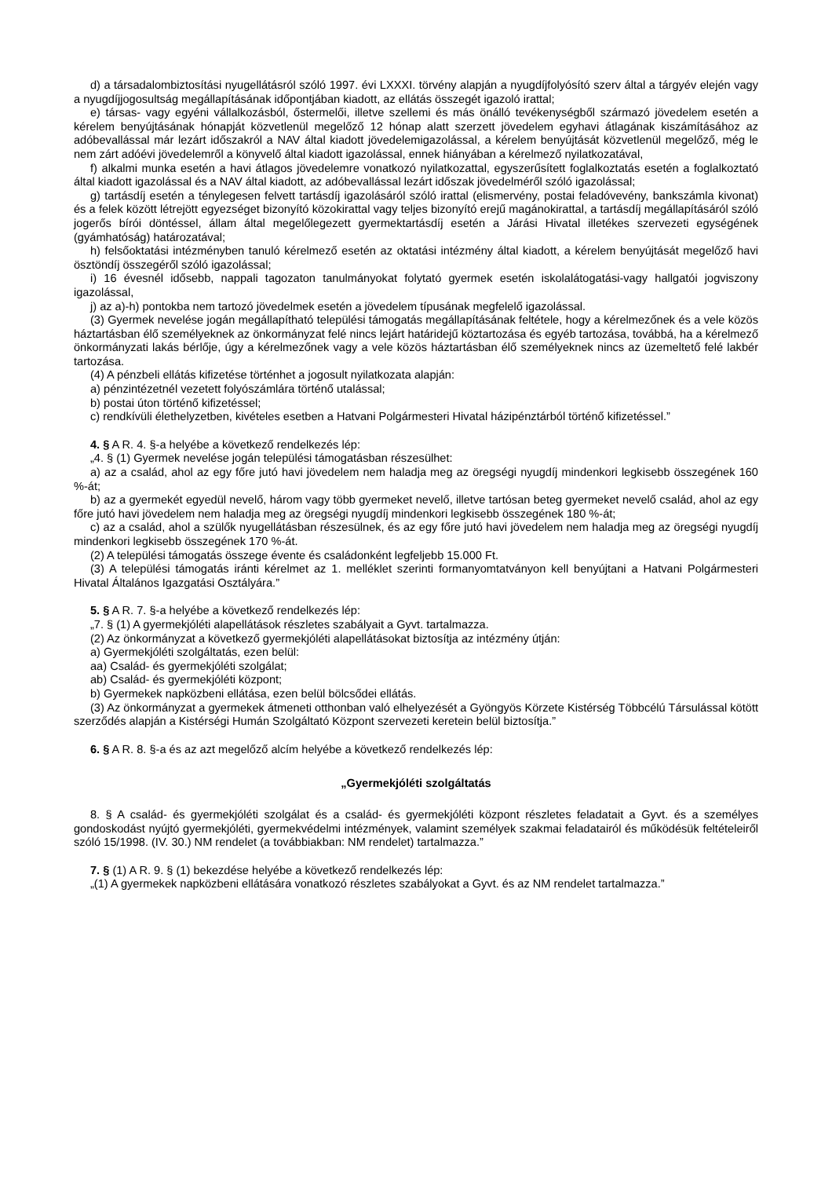d) a társadalombiztosítási nyugellátásról szóló 1997. évi LXXXI. törvény alapján a nyugdíjfolyósító szerv által a tárgyév elején vagy a nyugdíjjogosultság megállapításának időpontjában kiadott, az ellátás összegét igazoló irattal;
e) társas- vagy egyéni vállalkozásból, őstermelői, illetve szellemi és más önálló tevékenységből származó jövedelem esetén a kérelem benyújtásának hónapját közvetlenül megelőző 12 hónap alatt szerzett jövedelem egyhavi átlagának kiszámításához az adóbevallással már lezárt időszakról a NAV által kiadott jövedelemigazolással, a kérelem benyújtását közvetlenül megelőző, még le nem zárt adóévi jövedelemről a könyvelő által kiadott igazolással, ennek hiányában a kérelmező nyilatkozatával,
f) alkalmi munka esetén a havi átlagos jövedelemre vonatkozó nyilatkozattal, egyszerűsített foglalkoztatás esetén a foglalkoztató által kiadott igazolással és a NAV által kiadott, az adóbevallással lezárt időszak jövedelméről szóló igazolással;
g) tartásdíj esetén a ténylegesen felvett tartásdíj igazolásáról szóló irattal (elismervény, postai feladóvevény, bankszámla kivonat) és a felek között létrejött egyezséget bizonyító közokirattal vagy teljes bizonyító erejű magánokirattal, a tartásdíj megállapításáról szóló jogerős bírói döntéssel, állam által megelőlegezett gyermektartásdíj esetén a Járási Hivatal illetékes szervezeti egységének (gyámhatóság) határozatával;
h) felsőoktatási intézményben tanuló kérelmező esetén az oktatási intézmény által kiadott, a kérelem benyújtását megelőző havi ösztöndíj összegéről szóló igazolással;
i) 16 évesnél idősebb, nappali tagozaton tanulmányokat folytató gyermek esetén iskolalátogatási-vagy hallgatói jogviszony igazolással,
j) az a)-h) pontokba nem tartozó jövedelmek esetén a jövedelem típusának megfelelő igazolással.
(3) Gyermek nevelése jogán megállapítható települési támogatás megállapításának feltétele, hogy a kérelmezőnek és a vele közös háztartásban élő személyeknek az önkormányzat felé nincs lejárt határidejű köztartozása és egyéb tartozása, továbbá, ha a kérelmező önkormányzati lakás bérlője, úgy a kérelmezőnek vagy a vele közös háztartásban élő személyeknek nincs az üzemeltető felé lakbér tartozása.
(4) A pénzbeli ellátás kifizetése történhet a jogosult nyilatkozata alapján:
a) pénzintézetnél vezetett folyószámlára történő utalással;
b) postai úton történő kifizetéssel;
c) rendkívüli élethelyzetben, kivételes esetben a Hatvani Polgármesteri Hivatal házipénztárból történő kifizetéssel.”
4. § A R. 4. §-a helyébe a következő rendelkezés lép:
„4. § (1) Gyermek nevelése jogán települési támogatásban részesülhet:
a) az a család, ahol az egy főre jutó havi jövedelem nem haladja meg az öregségi nyugdíj mindenkori legkisebb összegének 160 %-át;
b) az a gyermekét egyedül nevelő, három vagy több gyermeket nevelő, illetve tartósan beteg gyermeket nevelő család, ahol az egy főre jutó havi jövedelem nem haladja meg az öregségi nyugdíj mindenkori legkisebb összegének 180 %-át;
c) az a család, ahol a szülők nyugellátásban részesülnek, és az egy főre jutó havi jövedelem nem haladja meg az öregségi nyugdíj mindenkori legkisebb összegének 170 %-át.
(2) A települési támogatás összege évente és családonként legfeljebb 15.000 Ft.
(3) A települési támogatás iránti kérelmet az 1. melléklet szerinti formanyomtatványon kell benyújtani a Hatvani Polgármesteri Hivatal Általános Igazgatási Osztályára.”
5. § A R. 7. §-a helyébe a következő rendelkezés lép:
„7. § (1) A gyermekjóléti alapellátások részletes szabályait a Gyvt. tartalmazza.
(2) Az önkormányzat a következő gyermekjóléti alapellátásokat biztosítja az intézmény útján:
a) Gyermekjóléti szolgáltatás, ezen belül:
aa) Család- és gyermekjóléti szolgálat;
ab) Család- és gyermekjóléti központ;
b) Gyermekek napközbeni ellátása, ezen belül bölcsődei ellátás.
(3) Az önkormányzat a gyermekek átmeneti otthonban való elhelyezését a Gyöngyös Körzete Kistérség Többcélú Társulással kötött szerződés alapján a Kistérségi Humán Szolgáltató Központ szervezeti keretein belül biztosítja.”
6. § A R. 8. §-a és az azt megelőző alcím helyébe a következő rendelkezés lép:
„Gyermekjóléti szolgáltatás
8. § A család- és gyermekjóléti szolgálat és a család- és gyermekjóléti központ részletes feladatait a Gyvt. és a személyes gondoskodást nyújtó gyermekjóléti, gyermekvédelmi intézmények, valamint személyek szakmai feladatairól és működésük feltételeiről szóló 15/1998. (IV. 30.) NM rendelet (a továbbiakban: NM rendelet) tartalmazza.”
7. § (1) A R. 9. § (1) bekezdése helyébe a következő rendelkezés lép:
„(1) A gyermekek napközbeni ellátására vonatkozó részletes szabályokat a Gyvt. és az NM rendelet tartalmazza.”